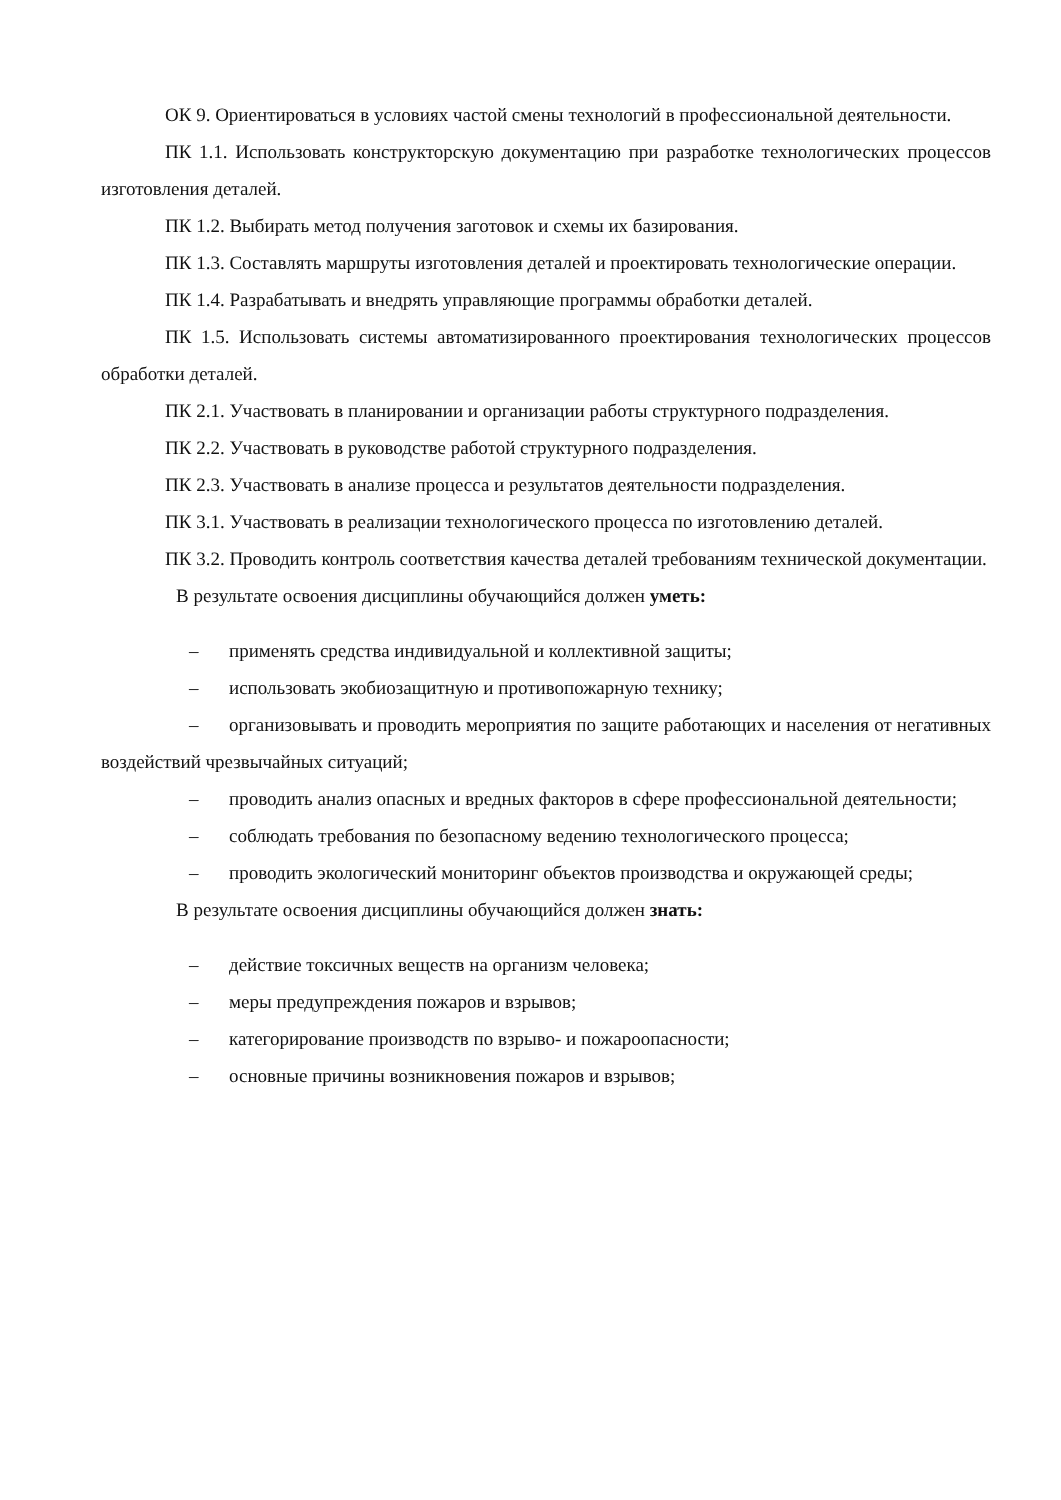ОК 9. Ориентироваться в условиях частой смены технологий в профессиональной деятельности.
ПК 1.1. Использовать конструкторскую документацию при разработке технологических процессов изготовления деталей.
ПК 1.2. Выбирать метод получения заготовок и схемы их базирования.
ПК 1.3. Составлять маршруты изготовления деталей и проектировать технологические операции.
ПК 1.4. Разрабатывать и внедрять управляющие программы обработки деталей.
ПК 1.5. Использовать системы автоматизированного проектирования технологических процессов обработки деталей.
ПК 2.1. Участвовать в планировании и организации работы структурного подразделения.
ПК 2.2. Участвовать в руководстве работой структурного подразделения.
ПК 2.3. Участвовать в анализе процесса и результатов деятельности подразделения.
ПК 3.1. Участвовать в реализации технологического процесса по изготовлению деталей.
ПК 3.2. Проводить контроль соответствия качества деталей требованиям технической документации.
В результате освоения дисциплины обучающийся должен уметь:
– применять средства индивидуальной и коллективной защиты;
– использовать экобиозащитную и противопожарную технику;
– организовывать и проводить мероприятия по защите работающих и населения от негативных воздействий чрезвычайных ситуаций;
– проводить анализ опасных и вредных факторов в сфере профессиональной деятельности;
– соблюдать требования по безопасному ведению технологического процесса;
– проводить экологический мониторинг объектов производства и окружающей среды;
В результате освоения дисциплины обучающийся должен знать:
– действие токсичных веществ на организм человека;
– меры предупреждения пожаров и взрывов;
– категорирование производств по взрыво- и пожароопасности;
– основные причины возникновения пожаров и взрывов;